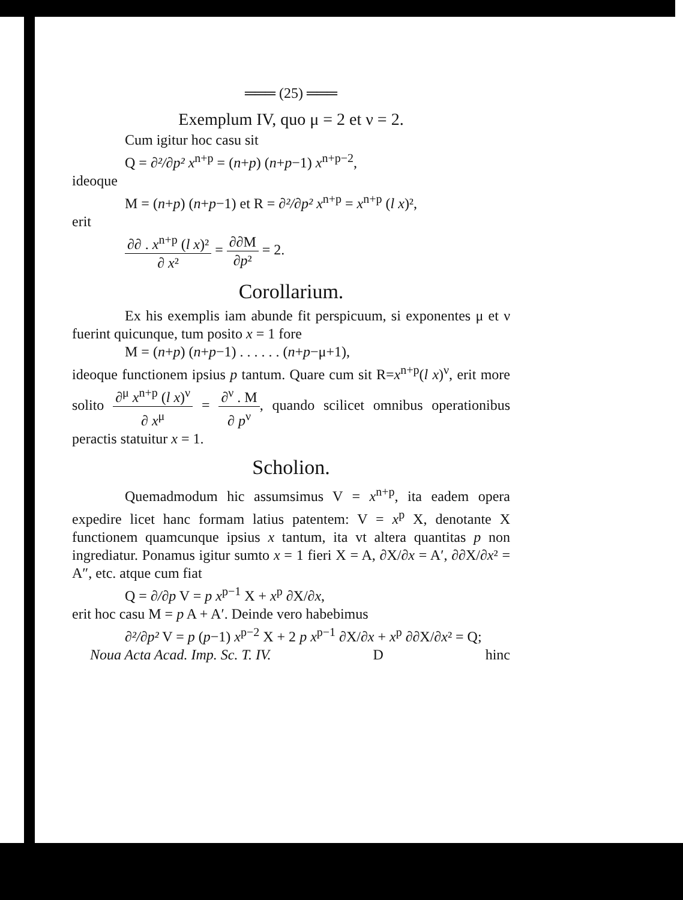═══ (25) ═══
Exemplum IV, quo μ = 2 et ν = 2.
Cum igitur hoc casu sit
Q = ∂²/∂p² x<sup>n+p</sup> = (n+p) (n+p−1) x<sup>n+p−2</sup>,
ideoque
M = (n+p) (n+p−1) et R = ∂²/∂p² x<sup>n+p</sup> = x<sup>n+p</sup> (l x)²,
erit
∂∂ . x<sup>n+p</sup> (l x)² ∂ x² = ∂∂M ∂p² = 2.
Corollarium.
Ex his exemplis iam abunde fit perspicuum, si exponentes μ et ν fuerint quicunque, tum posito x = 1 fore
M = (n+p) (n+p−1) . . . . . . (n+p−μ+1),
ideoque functionem ipsius p tantum. Quare cum sit R=x<sup>n+p</sup>(l x)<sup>ν</sup>, erit more solito ∂<sup>μ</sup> x<sup>n+p</sup> (l x)<sup>ν</sup> ∂ x<sup>μ</sup> = ∂<sup>ν</sup> . M ∂ p<sup>ν</sup>, quando scilicet omnibus operationibus peractis statuitur x = 1.
Scholion.
Quemadmodum hic assumsimus V = x<sup>n+p</sup>, ita eadem opera expedire licet hanc formam latius patentem: V = x<sup>p</sup> X, denotante X functionem quamcunque ipsius x tantum, ita vt altera quantitas p non ingrediatur. Ponamus igitur sumto x = 1 fieri X = A, ∂X/∂x = A′, ∂∂X/∂x² = A″, etc. atque cum fiat
Q = ∂/∂p V = p x<sup>p−1</sup> X + x<sup>p</sup> ∂X/∂x,
erit hoc casu M = p A + A′. Deinde vero habebimus
∂²/∂p² V = p (p−1) x<sup>p−2</sup> X + 2 p x<sup>p−1</sup> ∂X/∂x + x<sup>p</sup> ∂∂X/∂x² = Q;
Noua Acta Acad. Imp. Sc. T. IV. D hinc